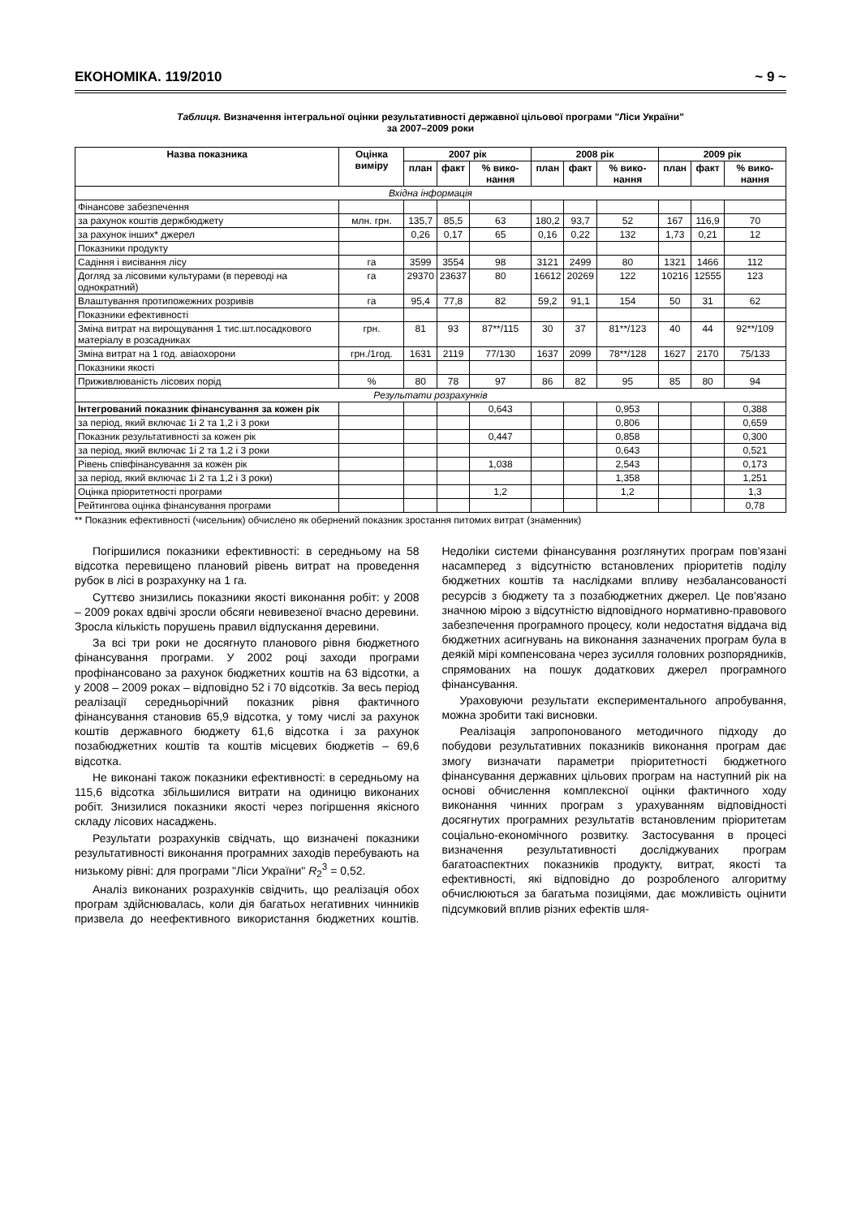ЕКОНОМІКА. 119/2010 ~ 9 ~
Таблиця. Визначення інтегральної оцінки результативності державної цільової програми "Ліси України"
за 2007–2009 роки
| Назва показника | Оцінка виміру | 2007 рік | | | 2008 рік | | | 2009 рік | | |
| --- | --- | --- | --- | --- | --- | --- | --- | --- | --- | --- |
| | | план | факт | % вико-нання | план | факт | % вико-нання | план | факт | % вико-нання |
| Вхідна інформація | | | | | | | | | | |
| Фінансове забезпечення | | | | | | | | | | |
| за рахунок коштів держбюджету | млн. грн. | 135,7 | 85,5 | 63 | 180,2 | 93,7 | 52 | 167 | 116,9 | 70 |
| за рахунок інших* джерел | | 0,26 | 0,17 | 65 | 0,16 | 0,22 | 132 | 1,73 | 0,21 | 12 |
| Показники продукту | | | | | | | | | | |
| Садіння і висівання лісу | га | 3599 | 3554 | 98 | 3121 | 2499 | 80 | 1321 | 1466 | 112 |
| Догляд за лісовими культурами (в переводі на однократний) | га | 29370 | 23637 | 80 | 16612 | 20269 | 122 | 10216 | 12555 | 123 |
| Влаштування протипожежних розривів | га | 95,4 | 77,8 | 82 | 59,2 | 91,1 | 154 | 50 | 31 | 62 |
| Показники ефективності | | | | | | | | | | |
| Зміна витрат на вирощування 1 тис.шт.посадкового матеріалу в розсадниках | грн. | 81 | 93 | 87**/115 | 30 | 37 | 81**/123 | 40 | 44 | 92**/109 |
| Зміна витрат на 1 год. авіаохорони | грн./1год. | 1631 | 2119 | 77/130 | 1637 | 2099 | 78**/128 | 1627 | 2170 | 75/133 |
| Показники якості | | | | | | | | | | |
| Приживлюваність лісових порід | % | 80 | 78 | 97 | 86 | 82 | 95 | 85 | 80 | 94 |
| Результати розрахунків | | | | | | | | | | |
| Інтегрований показник фінансування за кожен рік | | | | 0,643 | | | 0,953 | | | 0,388 |
| за період, який включає 1і 2 та 1,2 і 3 роки | | | | | | | 0,806 | | | 0,659 |
| Показник результативності за кожен рік | | | | 0,447 | | | 0,858 | | | 0,300 |
| за період, який включає 1і 2 та 1,2 і 3 роки | | | | | | | 0,643 | | | 0,521 |
| Рівень співфінансування за кожен рік | | | | 1,038 | | | 2,543 | | | 0,173 |
| за період, який включає 1і 2 та 1,2 і 3 роки) | | | | | | | 1,358 | | | 1,251 |
| Оцінка пріоритетності програми | | | | 1,2 | | | 1,2 | | | 1,3 |
| Рейтингова оцінка фінансування програми | | | | | | | | | | 0,78 |
** Показник ефективності (чисельник) обчислено як обернений показник зростання питомих витрат (знаменник)
Погіршилися показники ефективності: в середньому на 58 відсотка перевищено плановий рівень витрат на проведення рубок в лісі в розрахунку на 1 га.
Суттєво знизились показники якості виконання робіт: у 2008 – 2009 роках вдвічі зросли обсяги невивезеної вчасно деревини. Зросла кількість порушень правил відпускання деревини.
За всі три роки не досягнуто планового рівня бюджетного фінансування програми. У 2002 році заходи програми профінансовано за рахунок бюджетних коштів на 63 відсотки, а у 2008 – 2009 роках – відповідно 52 і 70 відсотків. За весь період реалізації середньорічний показник рівня фактичного фінансування становив 65,9 відсотка, у тому числі за рахунок коштів державного бюджету 61,6 відсотка і за рахунок позабюджетних коштів та коштів місцевих бюджетів – 69,6 відсотка.
Не виконані також показники ефективності: в середньому на 115,6 відсотка збільшилися витрати на одиницю виконаних робіт. Знизилися показники якості через погіршення якісного складу лісових насаджень.
Результати розрахунків свідчать, що визначені показники результативності виконання програмних заходів перебувають на низькому рівні: для програми "Ліси України" R<sub>2</sub><sup>3</sup> = 0,52.
Аналіз виконаних розрахунків свідчить, що реалізація обох програм здійснювалась, коли дія багатьох негативних чинників призвела до неефективного використання бюджетних коштів. Недоліки системи фінансування розглянутих програм пов'язані насамперед з відсутністю встановлених пріоритетів поділу бюджетних коштів та наслідками впливу незбалансованості ресурсів з бюджету та з позабюджетних джерел. Це пов'язано значною мірою з відсутністю відповідного нормативно-правового забезпечення програмного процесу, коли недостатня віддача від бюджетних асигнувань на виконання зазначених програм була в деякій мірі компенсована через зусилля головних розпорядників, спрямованих на пошук додаткових джерел програмного фінансування.
Ураховуючи результати експериментального апробування, можна зробити такі висновки.
Реалізація запропонованого методичного підходу до побудови результативних показників виконання програм дає змогу визначати параметри пріоритетності бюджетного фінансування державних цільових програм на наступний рік на основі обчислення комплексної оцінки фактичного ходу виконання чинних програм з урахуванням відповідності досягнутих програмних результатів встановленим пріоритетам соціально-економічного розвитку. Застосування в процесі визначення результативності досліджуваних програм багатоаспектних показників продукту, витрат, якості та ефективності, які відповідно до розробленого алгоритму обчислюються за багатьма позиціями, дає можливість оцінити підсумковий вплив різних ефектів шля-